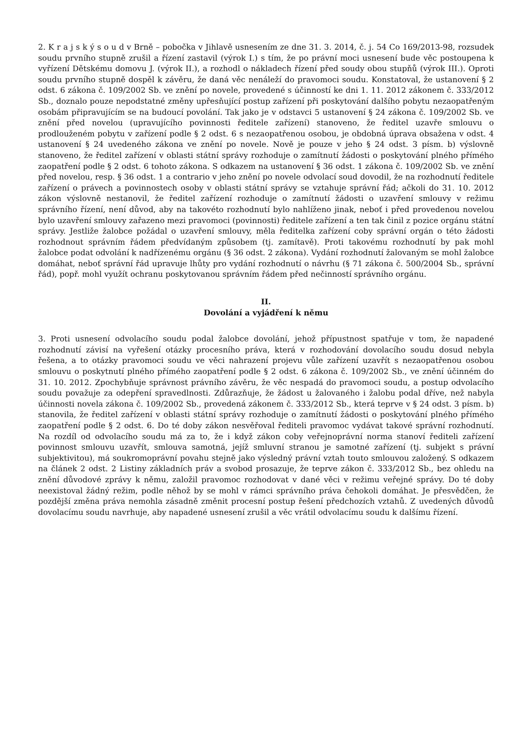2. K r a j s k ý s o u d v Brně – pobočka v Jihlavě usnesením ze dne 31. 3. 2014, č. j. 54 Co 169/2013-98, rozsudek soudu prvního stupně zrušil a řízení zastavil (výrok I.) s tím, že po právní moci usnesení bude věc postoupena k vyřízení Dětskému domovu J. (výrok II.), a rozhodl o nákladech řízení před soudy obou stupňů (výrok III.). Oproti soudu prvního stupně dospěl k závěru, že daná věc nenáleží do pravomoci soudu. Konstatoval, že ustanovení § 2 odst. 6 zákona č. 109/2002 Sb. ve znění po novele, provedené s účinností ke dni 1. 11. 2012 zákonem č. 333/2012 Sb., doznalo pouze nepodstatné změny upřesňující postup zařízení při poskytování dalšího pobytu nezaopatřeným osobám připravujícím se na budoucí povolání. Tak jako je v odstavci 5 ustanovení § 24 zákona č. 109/2002 Sb. ve znění před novelou (upravujícího povinnosti ředitele zařízení) stanoveno, že ředitel uzavře smlouvu o prodlouženém pobytu v zařízení podle § 2 odst. 6 s nezaopatřenou osobou, je obdobná úprava obsažena v odst. 4 ustanovení § 24 uvedeného zákona ve znění po novele. Nově je pouze v jeho § 24 odst. 3 písm. b) výslovně stanoveno, že ředitel zařízení v oblasti státní správy rozhoduje o zamítnutí žádosti o poskytování plného přímého zaopatření podle § 2 odst. 6 tohoto zákona. S odkazem na ustanovení § 36 odst. 1 zákona č. 109/2002 Sb. ve znění před novelou, resp. § 36 odst. 1 a contrario v jeho znění po novele odvolací soud dovodil, že na rozhodnutí ředitele zařízení o právech a povinnostech osoby v oblasti státní správy se vztahuje správní řád; ačkoli do 31. 10. 2012 zákon výslovně nestanovil, že ředitel zařízení rozhoduje o zamítnutí žádosti o uzavření smlouvy v režimu správního řízení, není důvod, aby na takovéto rozhodnutí bylo nahlíženo jinak, neboť i před provedenou novelou bylo uzavření smlouvy zařazeno mezi pravomoci (povinnosti) ředitele zařízení a ten tak činil z pozice orgánu státní správy. Jestliže žalobce požádal o uzavření smlouvy, měla ředitelka zařízení coby správní orgán o této žádosti rozhodnout správním řádem předvídaným způsobem (tj. zamítavě). Proti takovému rozhodnutí by pak mohl žalobce podat odvolání k nadřízenému orgánu (§ 36 odst. 2 zákona). Vydání rozhodnutí žalovaným se mohl žalobce domáhat, neboť správní řád upravuje lhůty pro vydání rozhodnutí o návrhu (§ 71 zákona č. 500/2004 Sb., správní řád), popř. mohl využít ochranu poskytovanou správním řádem před nečinností správního orgánu.
II.
Dovolání a vyjádření k němu
3. Proti usnesení odvolacího soudu podal žalobce dovolání, jehož přípustnost spatřuje v tom, že napadené rozhodnutí závisí na vyřešení otázky procesního práva, která v rozhodování dovolacího soudu dosud nebyla řešena, a to otázky pravomoci soudu ve věci nahrazení projevu vůle zařízení uzavřít s nezaopatřenou osobou smlouvu o poskytnutí plného přímého zaopatření podle § 2 odst. 6 zákona č. 109/2002 Sb., ve znění účinném do 31. 10. 2012. Zpochybňuje správnost právního závěru, že věc nespadá do pravomoci soudu, a postup odvolacího soudu považuje za odepření spravedlnosti. Zdůrazňuje, že žádost u žalovaného i žalobu podal dříve, než nabyla účinnosti novela zákona č. 109/2002 Sb., provedená zákonem č. 333/2012 Sb., která teprve v § 24 odst. 3 písm. b) stanovila, že ředitel zařízení v oblasti státní správy rozhoduje o zamítnutí žádosti o poskytování plného přímého zaopatření podle § 2 odst. 6. Do té doby zákon nesvěřoval řediteli pravomoc vydávat takové správní rozhodnutí. Na rozdíl od odvolacího soudu má za to, že i když zákon coby veřejnoprávní norma stanoví řediteli zařízení povinnost smlouvu uzavřít, smlouva samotná, jejíž smluvní stranou je samotné zařízení (tj. subjekt s právní subjektivitou), má soukromoprávní povahu stejně jako výsledný právní vztah touto smlouvou založený. S odkazem na článek 2 odst. 2 Listiny základních práv a svobod prosazuje, že teprve zákon č. 333/2012 Sb., bez ohledu na znění důvodové zprávy k němu, založil pravomoc rozhodovat v dané věci v režimu veřejné správy. Do té doby neexistoval žádný režim, podle něhož by se mohl v rámci správního práva čehokoli domáhat. Je přesvědčen, že pozdější změna práva nemohla zásadně změnit procesní postup řešení předchozích vztahů. Z uvedených důvodů dovolacímu soudu navrhuje, aby napadené usnesení zrušil a věc vrátil odvolacímu soudu k dalšímu řízení.